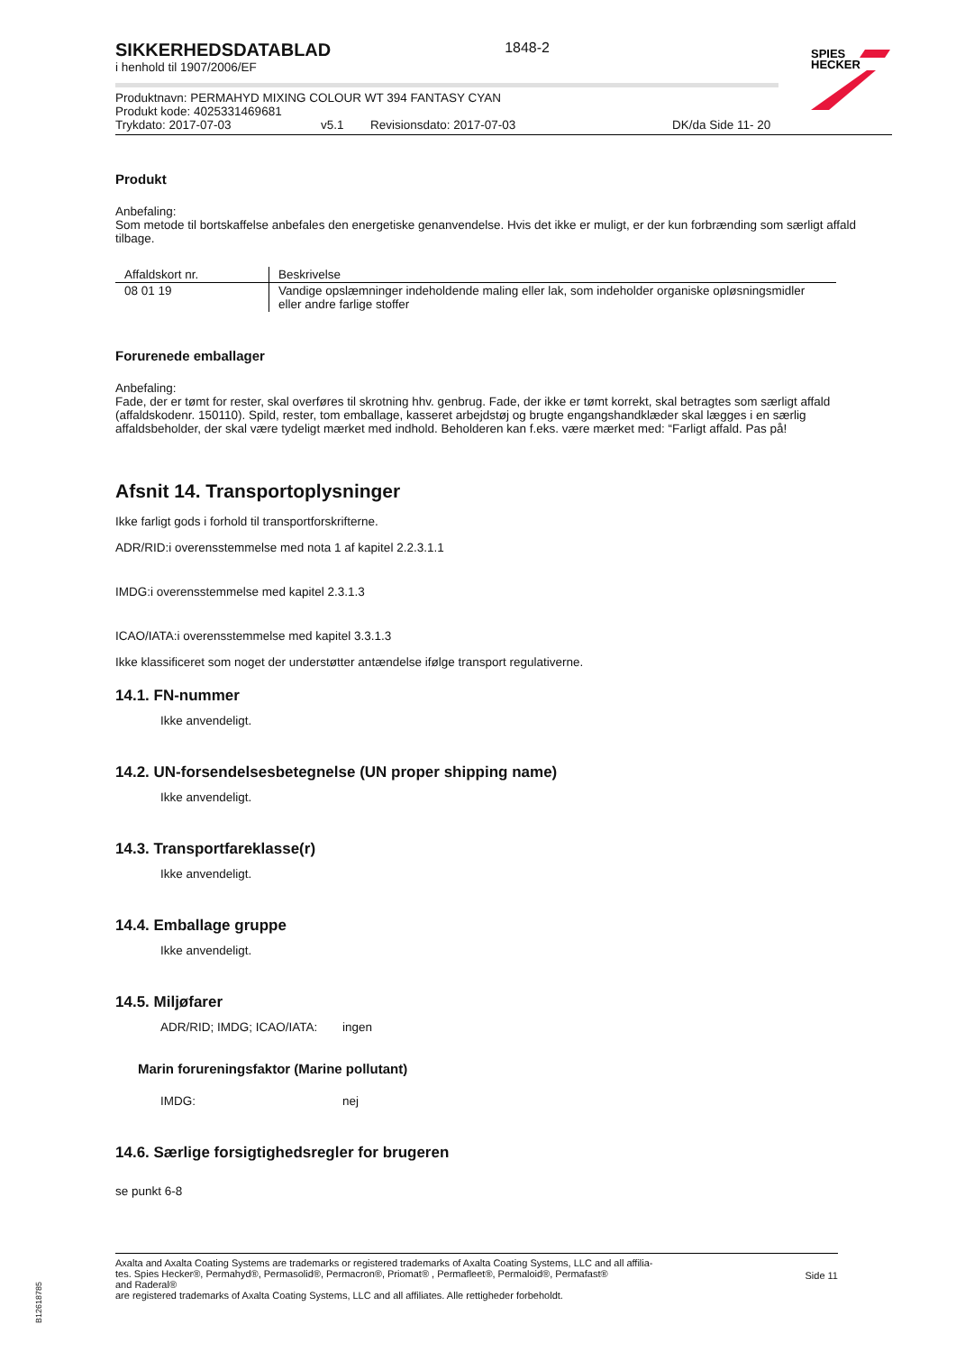SPIES
HECKER
SIKKERHEDSDATABLAD
i henhold til 1907/2006/EF
1848-2
Produktnavn: PERMAHYD MIXING COLOUR WT 394 FANTASY CYAN
Produkt kode: 4025331469681
Trykdato: 2017-07-03 v5.1 Revisionsdato: 2017-07-03 DK/da Side 11- 20
Produkt
Anbefaling:
Som metode til bortskaffelse anbefales den energetiske genanvendelse. Hvis det ikke er muligt, er der kun forbrænding som særligt affald tilbage.
| Affaldskort nr. | Beskrivelse |
| --- | --- |
| 08 01 19 | Vandige opslæmninger indeholdende maling eller lak, som indeholder organiske opløsningsmidler eller andre farlige stoffer |
Forurenede emballager
Anbefaling:
Fade, der er tømt for rester, skal overføres til skrotning hhv. genbrug. Fade, der ikke er tømt korrekt, skal betragtes som særligt affald (affaldskodenr. 150110). Spild, rester, tom emballage, kasseret arbejdstøj og brugte engangshandklæder skal lægges i en særlig affaldsbeholder, der skal være tydeligt mærket med indhold. Beholderen kan f.eks. være mærket med: “Farligt affald. Pas på!
Afsnit 14. Transportoplysninger
Ikke farligt gods i forhold til transportforskrifterne.
ADR/RID:i overensstemmelse med nota 1 af kapitel 2.2.3.1.1
IMDG:i overensstemmelse med kapitel 2.3.1.3
ICAO/IATA:i overensstemmelse med kapitel 3.3.1.3
Ikke klassificeret som noget der understøtter antændelse ifølge transport regulativerne.
14.1. FN-nummer
Ikke anvendeligt.
14.2. UN-forsendelsesbetegnelse (UN proper shipping name)
Ikke anvendeligt.
14.3. Transportfareklasse(r)
Ikke anvendeligt.
14.4. Emballage gruppe
Ikke anvendeligt.
14.5. Miljøfarer
ADR/RID; IMDG; ICAO/IATA: ingen
Marin forureningsfaktor (Marine pollutant)
IMDG: nej
14.6. Særlige forsigtighedsregler for brugeren
se punkt 6-8
Axalta and Axalta Coating Systems are trademarks or registered trademarks of Axalta Coating Systems, LLC and all affilia-
tes. Spies Hecker®, Permahyd®, Permasolid®, Permacron®, Priomat® , Permafleet®, Permaloid®, Permafast®
and Raderal®
are registered trademarks of Axalta Coating Systems, LLC and all affiliates. Alle rettigheder forbeholdt.
Side 11
B12618785